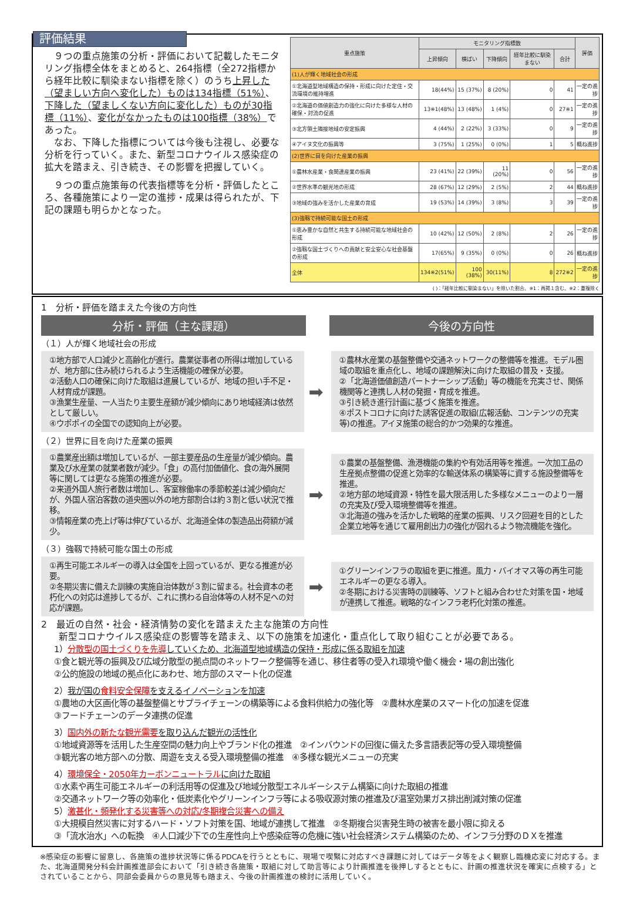評価結果
　９つの重点施策の分析・評価において記載したモニタリング指標全体をまとめると、264指標（全272指標から経年比較に馴染まない指標を除く）のうち上昇した（望ましい方向へ変化した）ものは134指標（51%）、下降した（望ましくない方向に変化した）ものが30指標（11%）、変化がなかったものは100指標（38%）であった。
　なお、下降した指標については今後も注視し、必要な分析を行っていく。また、新型コロナウイルス感染症の拡大を踏まえ、引き続き、その影響を把握していく。
　９つの重点施策毎の代表指標等を分析・評価したところ、各種施策により一定の進捗・成果は得られたが、下記の課題も明らかとなった。
| 重点施策 | モニタリング指標数 | | | | | 評価 |
| --- | --- | --- | --- | --- | --- | --- |
| | 上昇傾向 | 横ばい | 下降傾向 | 経年比較に馴染まない | 合計 | |
| (1)人が輝く地域社会の形成 | | | | | | |
| ①北海道型地域構造の保持・形成に向けた定住・交流環境の維持増進 | 18(44%) | 15 (37%) | 8 (20%) | 0 | 41 | 一定の進捗 |
| ②北海道の価値創造力の強化に向けた多様な人材の確保・対流の促進 | 13※1(48%) | 13 (48%) | 1 (4%) | 0 | 27※1 | 一定の進捗 |
| ③北方領土隣接地域の安定振興 | 4 (44%) | 2 (22%) | 3 (33%) | 0 | 9 | 一定の進捗 |
| ④アイヌ文化の振興等 | 3 (75%) | 1 (25%) | 0 (0%) | 1 | 5 | 概ね進捗 |
| (2)世界に目を向けた産業の振興 | | | | | | |
| ①農林水産業・食関連産業の振興 | 23 (41%) | 22 (39%) | 11 (20%) | 0 | 56 | 一定の進捗 |
| ②世界水準の観光地の形成 | 28 (67%) | 12 (29%) | 2 (5%) | 2 | 44 | 概ね進捗 |
| ③地域の強みを活かした産業の育成 | 19 (53%) | 14 (39%) | 3 (8%) | 3 | 39 | 一定の進捗 |
| (3)強靱で持続可能な国土の形成 | | | | | | |
| ①恵み豊かな自然と共生する持続可能な地域社会の形成 | 10 (42%) | 12 (50%) | 2 (8%) | 2 | 26 | 一定の進捗 |
| ②強靱な国土づくりへの貢献と安全安心な社会基盤の形成 | 17(65%) | 9 (35%) | 0 (0%) | 0 | 26 | 概ね進捗 |
| 全体 | 134※2(51%) | 100 (38%) | 30(11%) | 8 | 272※2 | 一定の進捗 |
( )：「経年比較に馴染まない」を除いた割合、※1：再掲１含む、※2：重複除く
1　分析・評価を踏まえた今後の方向性
分析・評価（主な課題） 今後の方向性
（１）人が輝く地域社会の形成
①地方部で人口減少と高齢化が進行。農業従事者の所得は増加しているが、地方部に住み続けられるよう生活機能の確保が必要。
②活動人口の確保に向けた取組は進展しているが、地域の担い手不足・人材育成が課題。
③漁業生産量、一人当たり主要生産額が減少傾向にあり地域経済は依然として厳しい。
④ウポポイの全国での認知向上が必要。
➡
①農林水産業の基盤整備や交通ネットワークの整備等を推進。モデル圏域の取組を重点化し、地域の課題解決に向けた取組の普及・支援。
②「北海道価値創造パートナーシップ活動」等の機能を充実させ、関係機関等と連携し人材の発掘・育成を推進。
③引き続き進行計画に基づく施策を推進。
④ポストコロナに向けた誘客促進の取組(広報活動、コンテンツの充実等)の推進。アイヌ施策の総合的かつ効果的な推進。
（２）世界に目を向けた産業の振興
①農業産出額は増加しているが、一部主要産品の生産量が減少傾向。農業及び水産業の就業者数が減少。「食」の高付加価値化、食の海外展開等に関しては更なる施策の推進が必要。
②来道外国人旅行者数は増加し、客室稼働率の季節較差は減少傾向だが、外国人宿泊客数の道央圏以外の地方部割合は約３割と低い状況で推移。
③情報産業の売上げ等は伸びているが、北海道全体の製造品出荷額が減少。
➡
①農業の基盤整備、漁港機能の集約や有効活用等を推進。一次加工品の生産拠点整備の促進と効率的な輸送体系の構築等に資する施設整備等を推進。
②地方部の地域資源・特性を最大限活用した多様なメニューのより一層の充実及び受入環境整備等を推進。
③北海道の強みを活かした戦略的産業の振興、リスク回避を目的とした企業立地等を通じて雇用創出力の強化が図れるよう物流機能を強化。
（３）強靱で持続可能な国土の形成
①再生可能エネルギーの導入は全国を上回っているが、更なる推進が必要。
②冬期災害に備えた訓練の実施自治体数が３割に留まる。社会資本の老朽化への対応は進捗してるが、これに携わる自治体等の人材不足への対応が課題。
➡
①グリーンインフラの取組を更に推進。風力・バイオマス等の再生可能エネルギーの更なる導入。
②冬期における災害時の訓練等、ソフトと組み合わせた対策を国・地域が連携して推進。戦略的なインフラ老朽化対策の推進。
2　最近の自然・社会・経済情勢の変化を踏まえた主な施策の方向性
新型コロナウイルス感染症の影響等を踏まえ、以下の施策を加速化・重点化して取り組むことが必要である。
1）分散型の国土づくりを先導 していくため、北海道型地域構造の保持・形成に係る取組を加速
①食と観光等の振興及び広域分散型の拠点間のネットワーク整備等を通じ、移住者等の受入れ環境や働く機会・場の創出強化
②公的施設の地域の拠点化にあわせ、地方部のスマート化の促進
2）我が国の 食料安全保障 を支えるイノベーションを加速
①農地の大区画化等の基盤整備とサプライチェーンの構築等による食料供給力の強化等　②農林水産業のスマート化の加速を促進
③フードチェーンのデータ連携の促進
3）国内外の新たな観光需要 を取り込んだ観光の活性化
①地域資源等を活用した生産空間の魅力向上やブランド化の推進　②インバウンドの回復に備えた多言語表記等の受入環境整備
③観光客の地方部への分散、周遊を支える受入環境整備の推進　④多様な観光メニューの充実
4）環境保全・2050年カーボンニュートラル に向けた取組
①水素や再生可能エネルギーの利活用等の促進及び地域分散型エネルギーシステム構築に向けた取組の推進
②交通ネットワーク等の効率化・低炭素化やグリーンインフラ等による吸収源対策の推進及び温室効果ガス排出削減対策の促進
5）激甚化・頻発化する災害等への対応/冬期複合災害への備え
①大規模自然災害に対するハード・ソフト対策を国、地域が連携して推進　②冬期複合災害発生時の被害を最小限に抑える
③「流水治水」への転換　④人口減少下での生産性向上や感染症等の危機に強い社会経済システム構築のため、インフラ分野のＤＸを推進
※感染症の影響に留意し、各施策の進捗状況等に係るPDCAを行うとともに、現場で喫緊に対応すべき課題に対してはデータ等をよく観察し臨機応変に対応する。また、北海道開発分科会計画推進部会において「引き続き各施策・取組に対して助言等により計画推進を後押しするとともに、計画の推進状況を確実に点検する」とされていることから、同部会委員からの意見等も踏まえ、今後の計画推進の検討に活用していく。